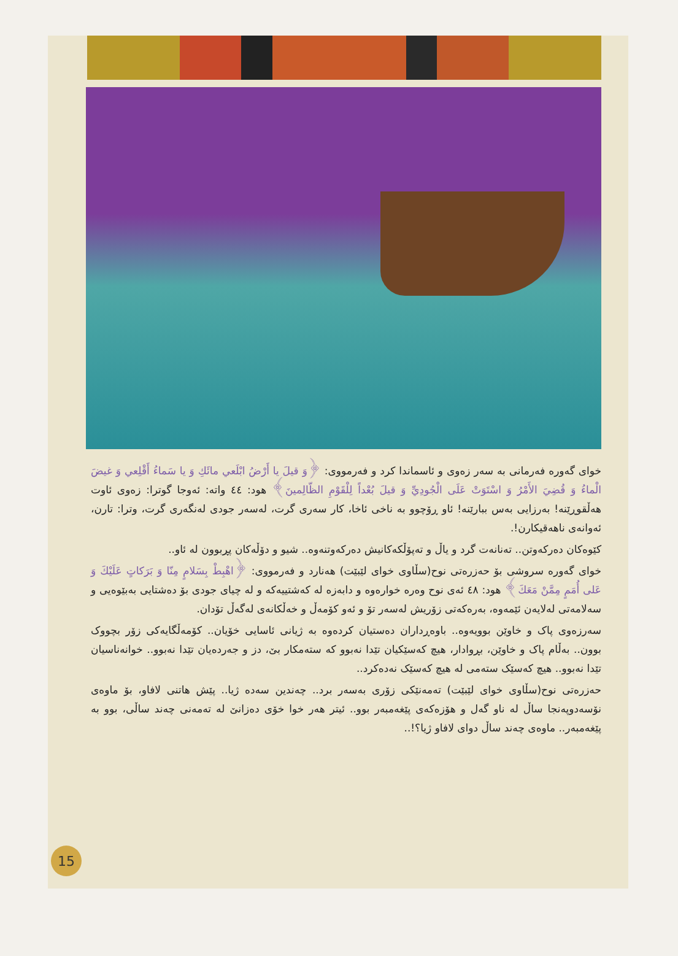خوای گەورە فەرمانی بە سەر زەوی و ئاسماندا کرد و فەرمووی: ﴿وَ قيلَ يا أَرْضُ ابْلَعي مائَكِ وَ يا سَماءُ أَقْلِعي وَ غيضَ الْماءُ وَ قُضِيَ الأَمْرُ وَ اسْتَوَتْ عَلَى الْجُودِيِّ وَ قيلَ بُعْداً لِلْقَوْمِ الظّالِمينَ﴾ هود: ٤٤ واتە: ئەوجا گوترا: زەوی ئاوت هەڵقوڕێنە! بەرزایی بەس ببارێنە! ئاو ڕۆچوو بە ناخی ئاخا، کار سەری گرت، لەسەر جودی لەنگەری گرت، وترا: تارن، ئەوانەی ناهەقیکارن!.
کێوەکان دەرکەوتن.. تەنانەت گرد و یاڵ و تەپۆڵکەکانیش دەرکەوتنەوە.. شیو و دۆڵەکان پڕبوون لە ئاو..
خوای گەورە سروشی بۆ حەزرەتی نوح(سڵاوی خوای لێبێت) هەنارد و فەرمووی: ﴿اهْبِطْ بِسَلامٍ مِنّا وَ بَرَكاتٍ عَلَيْكَ وَ عَلى أُمَمٍ مِمَّنْ مَعَكَ﴾ هود: ٤٨ ئەی نوح وەرە خوارەوە و دابەزە لە کەشتییەکە و لە چیای جودی بۆ دەشتایی بەبێوەیی و سەلامەتی لەلایەن ئێمەوە، بەرەکەتی زۆریش لەسەر تۆ و ئەو کۆمەڵ و خەڵکانەی لەگەڵ تۆدان.
سەرزەوی پاک و خاوێن بوویەوە.. باوەڕداران دەستیان کردەوە بە ژیانی ئاسایی خۆیان.. کۆمەڵگایەکی زۆر بچووک بوون.. بەڵام پاک و خاوێن، بڕوادار، هیچ کەسێکیان تێدا نەبوو کە ستەمکار بێ، دز و جەردەیان تێدا نەبوو.. خوانەناسیان تێدا نەبوو.. هیچ کەسێک ستەمی لە هیچ کەسێک نەدەکرد..
حەزرەتی نوح(سڵاوی خوای لێبێت) تەمەنێکی زۆری بەسەر برد.. چەندین سەدە ژیا.. پێش هاتنی لافاو، بۆ ماوەی نۆسەدوپەنجا ساڵ لە ناو گەل و هۆزەکەی پێغەمبەر بوو.. ئیتر هەر خوا خۆی دەزانێ لە تەمەنی چەند ساڵی، بوو بە پێغەمبەر.. ماوەی چەند ساڵ دوای لافاو ژیا؟!..
15